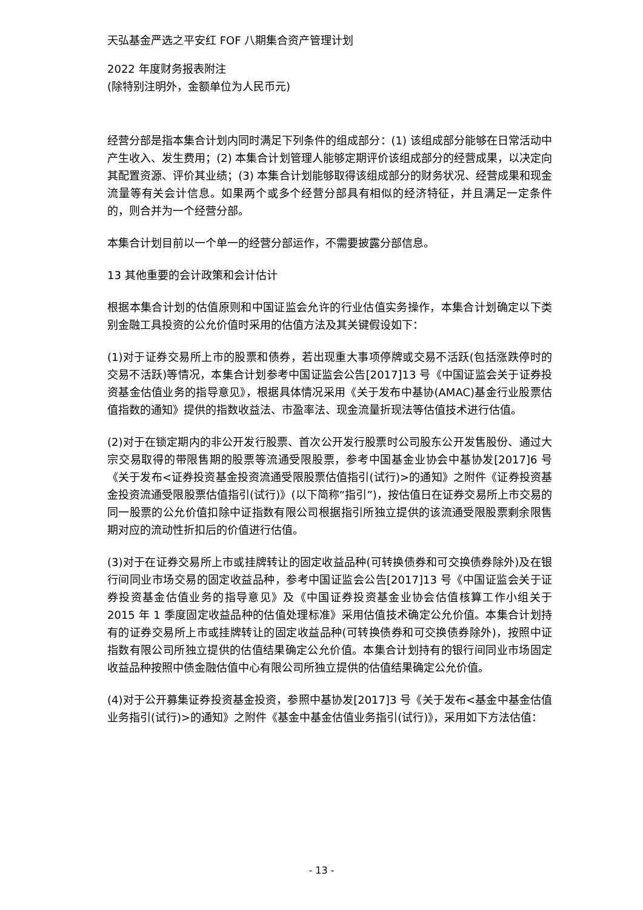天弘基金严选之平安红 FOF 八期集合资产管理计划
2022 年度财务报表附注
(除特别注明外，金额单位为人民币元)
经营分部是指本集合计划内同时满足下列条件的组成部分：(1) 该组成部分能够在日常活动中产生收入、发生费用；(2) 本集合计划管理人能够定期评价该组成部分的经营成果，以决定向其配置资源、评价其业绩；(3) 本集合计划能够取得该组成部分的财务状况、经营成果和现金流量等有关会计信息。如果两个或多个经营分部具有相似的经济特征，并且满足一定条件的，则合并为一个经营分部。
本集合计划目前以一个单一的经营分部运作，不需要披露分部信息。
13 其他重要的会计政策和会计估计
根据本集合计划的估值原则和中国证监会允许的行业估值实务操作，本集合计划确定以下类别金融工具投资的公允价值时采用的估值方法及其关键假设如下：
(1)对于证券交易所上市的股票和债券，若出现重大事项停牌或交易不活跃(包括涨跌停时的交易不活跃)等情况，本集合计划参考中国证监会公告[2017]13 号《中国证监会关于证券投资基金估值业务的指导意见》，根据具体情况采用《关于发布中基协(AMAC)基金行业股票估值指数的通知》提供的指数收益法、市盈率法、现金流量折现法等估值技术进行估值。
(2)对于在锁定期内的非公开发行股票、首次公开发行股票时公司股东公开发售股份、通过大宗交易取得的带限售期的股票等流通受限股票，参考中国基金业协会中基协发[2017]6 号《关于发布<证券投资基金投资流通受限股票估值指引(试行)>的通知》之附件《证券投资基金投资流通受限股票估值指引(试行)》(以下简称“指引”)，按估值日在证券交易所上市交易的同一股票的公允价值扣除中证指数有限公司根据指引所独立提供的该流通受限股票剩余限售期对应的流动性折扣后的价值进行估值。
(3)对于在证券交易所上市或挂牌转让的固定收益品种(可转换债券和可交换债券除外)及在银行间同业市场交易的固定收益品种，参考中国证监会公告[2017]13 号《中国证监会关于证券投资基金估值业务的指导意见》及《中国证券投资基金业协会估值核算工作小组关于 2015 年 1 季度固定收益品种的估值处理标准》采用估值技术确定公允价值。本集合计划持有的证券交易所上市或挂牌转让的固定收益品种(可转换债券和可交换债券除外)，按照中证指数有限公司所独立提供的估值结果确定公允价值。本集合计划持有的银行间同业市场固定收益品种按照中债金融估值中心有限公司所独立提供的估值结果确定公允价值。
(4)对于公开募集证券投资基金投资，参照中基协发[2017]3 号《关于发布<基金中基金估值业务指引(试行)>的通知》之附件《基金中基金估值业务指引(试行)》，采用如下方法估值：
- 13 -